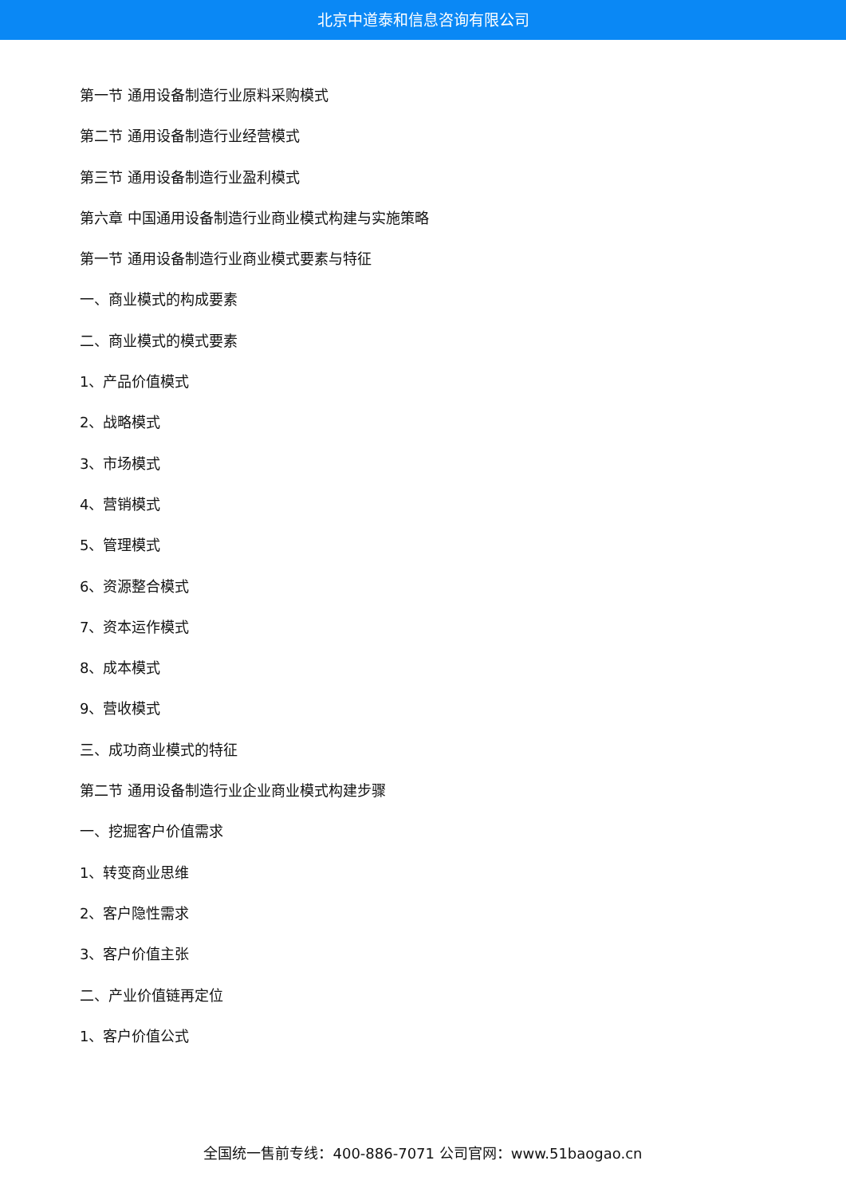北京中道泰和信息咨询有限公司
第一节 通用设备制造行业原料采购模式
第二节 通用设备制造行业经营模式
第三节 通用设备制造行业盈利模式
第六章 中国通用设备制造行业商业模式构建与实施策略
第一节 通用设备制造行业商业模式要素与特征
一、商业模式的构成要素
二、商业模式的模式要素
1、产品价值模式
2、战略模式
3、市场模式
4、营销模式
5、管理模式
6、资源整合模式
7、资本运作模式
8、成本模式
9、营收模式
三、成功商业模式的特征
第二节 通用设备制造行业企业商业模式构建步骤
一、挖掘客户价值需求
1、转变商业思维
2、客户隐性需求
3、客户价值主张
二、产业价值链再定位
1、客户价值公式
全国统一售前专线：400-886-7071 公司官网：www.51baogao.cn